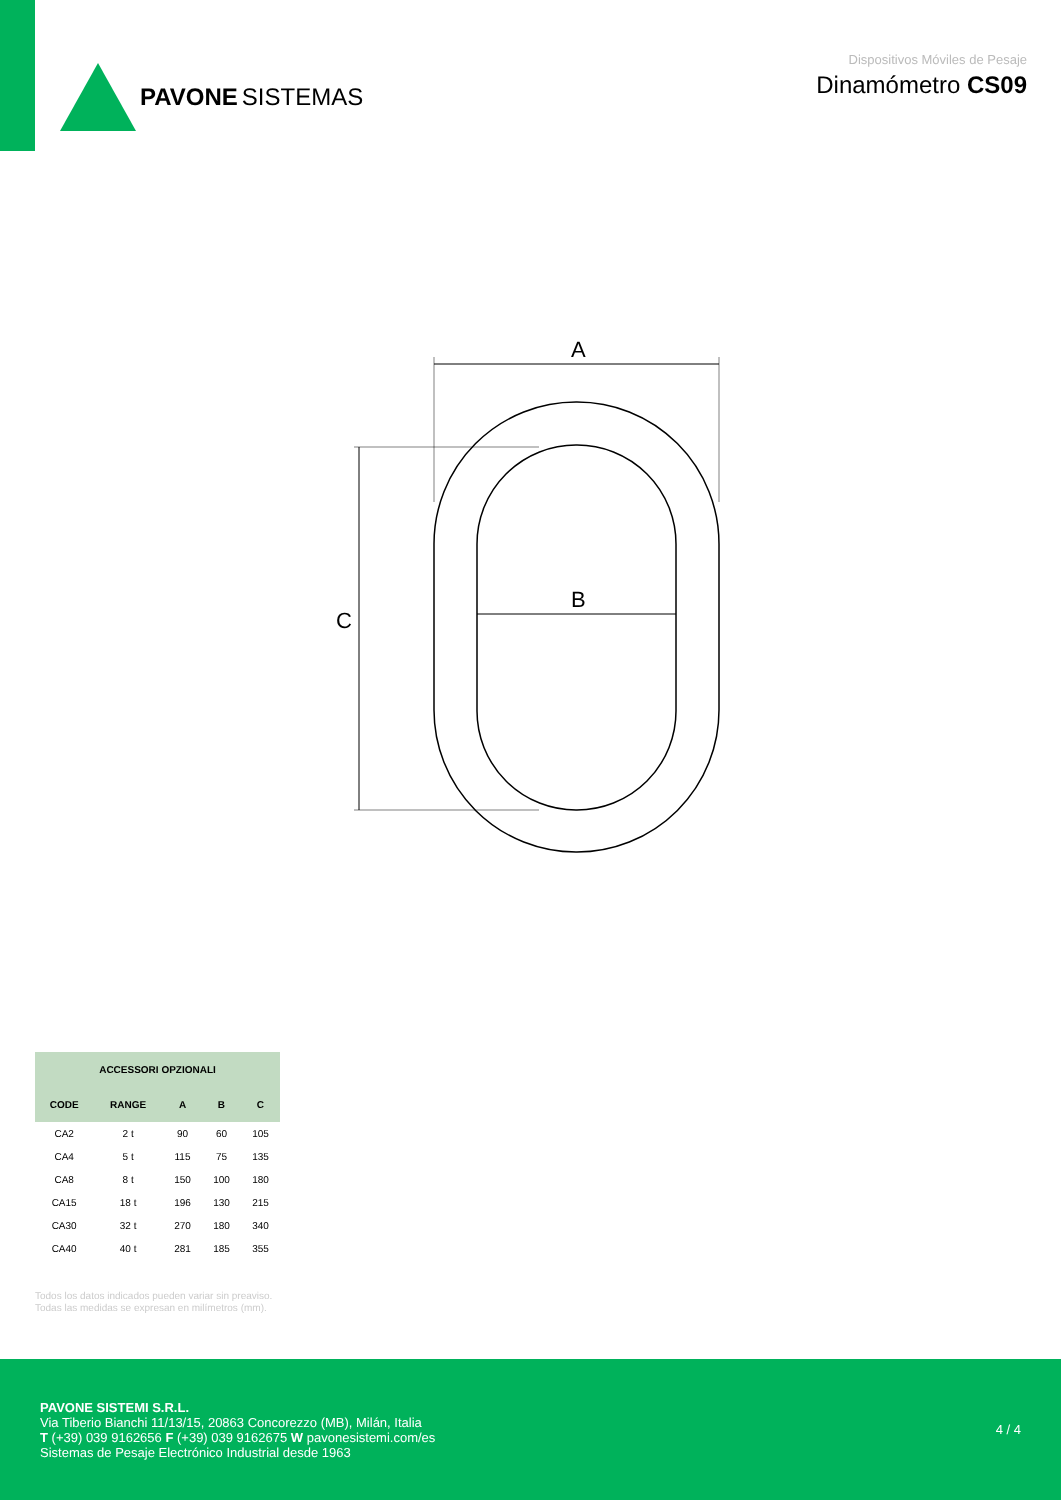PAVONE SISTEMAS
Dispositivos Móviles de Pesaje
Dinamómetro CS09
A
B
C
| ACCESSORI OPZIONALI | | | | |
| --- | --- | --- | --- | --- |
| CODE | RANGE | A | B | C |
| CA2 | 2 t | 90 | 60 | 105 |
| CA4 | 5 t | 115 | 75 | 135 |
| CA8 | 8 t | 150 | 100 | 180 |
| CA15 | 18 t | 196 | 130 | 215 |
| CA30 | 32 t | 270 | 180 | 340 |
| CA40 | 40 t | 281 | 185 | 355 |
Todos los datos indicados pueden variar sin preaviso.
Todas las medidas se expresan en milímetros (mm).
PAVONE SISTEMI S.R.L.
Via Tiberio Bianchi 11/13/15, 20863 Concorezzo (MB), Milán, Italia
T (+39) 039 9162656 F (+39) 039 9162675 W pavonesistemi.com/es
Sistemas de Pesaje Electrónico Industrial desde 1963
4 / 4